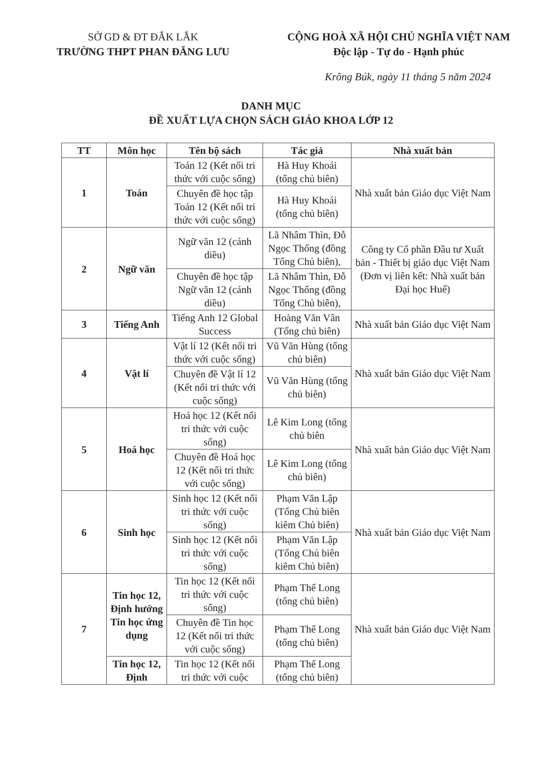SỞ GD & ĐT ĐẮK LẮK
TRƯỜNG THPT PHAN ĐĂNG LƯU
CỘNG HOÀ XÃ HỘI CHỦ NGHĨA VIỆT NAM
Độc lập - Tự do - Hạnh phúc
Krông Búk, ngày 11 tháng 5 năm 2024
DANH MỤC
ĐỀ XUẤT LỰA CHỌN SÁCH GIÁO KHOA LỚP 12
| TT | Môn học | Tên bộ sách | Tác giả | Nhà xuất bản |
| --- | --- | --- | --- | --- |
| 1 | Toán | Toán 12 (Kết nối tri thức với cuộc sống) | Hà Huy Khoái (tổng chủ biên) | Nhà xuất bản Giáo dục Việt Nam |
| | | Chuyên đề học tập Toán 12 (Kết nối tri thức với cuộc sống) | Hà Huy Khoái (tổng chủ biên) | |
| 2 | Ngữ văn | Ngữ văn 12 (cánh diều) | Lã Nhâm Thìn, Đỗ Ngọc Thống (đồng Tổng Chủ biên), | Công ty Cổ phần Đầu tư Xuất bản - Thiết bị giáo dục Việt Nam (Đơn vị liên kết: Nhà xuất bản Đại học Huế) |
| | | Chuyên đề học tập Ngữ văn 12 (cánh diều) | Lã Nhâm Thìn, Đỗ Ngọc Thống (đồng Tổng Chủ biên), | |
| 3 | Tiếng Anh | Tiếng Anh 12 Global Success | Hoàng Văn Vân (Tổng chủ biên) | Nhà xuất bản Giáo dục Việt Nam |
| 4 | Vật lí | Vật lí 12 (Kết nối tri thức với cuộc sống) | Vũ Văn Hùng (tổng chủ biên) | Nhà xuất bản Giáo dục Việt Nam |
| | | Chuyên đề Vật lí 12 (Kết nối tri thức với cuộc sống) | Vũ Văn Hùng (tổng chủ biên) | |
| 5 | Hoá học | Hoá học 12 (Kết nối tri thức với cuộc sống) | Lê Kim Long (tổng chủ biên | Nhà xuất bản Giáo dục Việt Nam |
| | | Chuyên đề Hoá học 12 (Kết nối tri thức với cuộc sống) | Lê Kim Long (tổng chủ biên) | |
| 6 | Sinh học | Sinh học 12 (Kết nối tri thức với cuộc sống) | Phạm Văn Lập (Tổng Chủ biên kiêm Chủ biên) | Nhà xuất bản Giáo dục Việt Nam |
| | | Sinh học 12 (Kết nối tri thức với cuộc sống) | Phạm Văn Lập (Tổng Chủ biên kiêm Chủ biên) | |
| 7 | Tin học 12, Định hướng Tin học ứng dụng | Tin học 12 (Kết nối tri thức với cuộc sống) | Phạm Thế Long (tổng chủ biên) | Nhà xuất bản Giáo dục Việt Nam |
| | | Chuyên đề Tin học 12 (Kết nối tri thức với cuộc sống) | Phạm Thế Long (tổng chủ biên) | |
| | Tin học 12, Định | Tin học 12 (Kết nối tri thức với cuộc | Phạm Thế Long (tổng chủ biên) | |